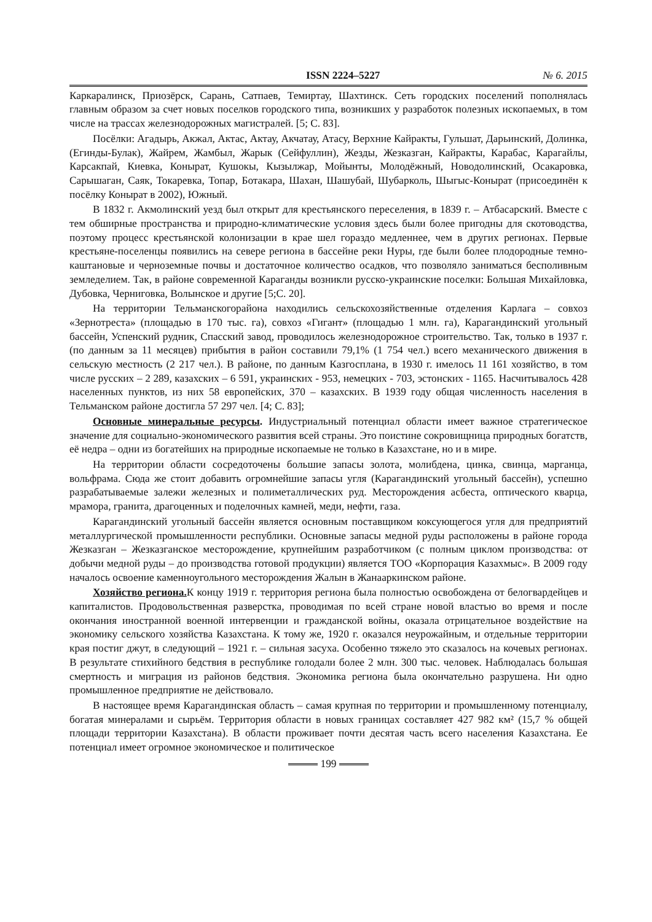ISSN 2224–5227
№ 6. 2015
Каркаралинск, Приозёрск, Сарань, Сатпаев, Темиртау, Шахтинск. Сеть городских поселений пополнялась главным образом за счет новых поселков городского типа, возникших у разработок полезных ископаемых, в том числе на трассах железнодорожных магистралей. [5; С. 83].
Посёлки: Агадырь, Акжал, Актас, Актау, Акчатау, Атасу, Верхние Кайракты, Гульшат, Дарьинский, Долинка, (Егинды-Булак), Жайрем, Жамбыл, Жарык (Сейфуллин), Жезды, Жезказган, Кайракты, Карабас, Карагайлы, Карсакпай, Киевка, Конырат, Кушокы, Кызылжар, Мойынты, Молодёжный, Новодолинский, Осакаровка, Сарышаган, Саяк, Токаревка, Топар, Ботакара, Шахан, Шашубай, Шубарколь, Шыгыс-Конырат (присоединён к посёлку Конырат в 2002), Южный.
В 1832 г. Акмолинский уезд был открыт для крестьянского переселения, в 1839 г. – Атбасарский. Вместе с тем обширные пространства и природно-климатические условия здесь были более пригодны для скотоводства, поэтому процесс крестьянской колонизации в крае шел гораздо медленнее, чем в других регионах. Первые крестьяне-поселенцы появились на севере региона в бассейне реки Нуры, где были более плодородные темно-каштановые и черноземные почвы и достаточное количество осадков, что позволяло заниматься бесполивным земледелием. Так, в районе современной Караганды возникли русско-украинские поселки: Большая Михайловка, Дубовка, Черниговка, Волынское и другие [5;С. 20].
На территории Тельманскогорайона находились сельскохозяйственные отделения Карлага – совхоз «Зернотреста» (площадью в 170 тыс. га), совхоз «Гигант» (площадью 1 млн. га), Карагандинский угольный бассейн, Успенский рудник, Спасский завод, проводилось железнодорожное строительство. Так, только в 1937 г. (по данным за 11 месяцев) прибытия в район составили 79,1% (1 754 чел.) всего механического движения в сельскую местность (2 217 чел.). В районе, по данным Казгосплана, в 1930 г. имелось 11 161 хозяйство, в том числе русских – 2 289, казахских – 6 591, украинских - 953, немецких - 703, эстонских - 1165. Насчитывалось 428 населенных пунктов, из них 58 европейских, 370 – казахских. В 1939 году общая численность населения в Тельманском районе достигла 57 297 чел. [4; С. 83];
Основные минеральные ресурсы. Индустриальный потенциал области имеет важное стратегическое значение для социально-экономического развития всей страны. Это поистине сокровищница природных богатств, её недра – одни из богатейших на природные ископаемые не только в Казахстане, но и в мире.
На территории области сосредоточены большие запасы золота, молибдена, цинка, свинца, марганца, вольфрама. Сюда же стоит добавить огромнейшие запасы угля (Карагандинский угольный бассейн), успешно разрабатываемые залежи железных и полиметаллических руд. Месторождения асбеста, оптического кварца, мрамора, гранита, драгоценных и поделочных камней, меди, нефти, газа.
Карагандинский угольный бассейн является основным поставщиком коксующегося угля для предприятий металлургической промышленности республики. Основные запасы медной руды расположены в районе города Жезказган – Жезказганское месторождение, крупнейшим разработчиком (с полным циклом производства: от добычи медной руды – до производства готовой продукции) является ТОО «Корпорация Казахмыс». В 2009 году началось освоение каменноугольного месторождения Жалын в Жанааркинском районе.
Хозяйство региона. К концу 1919 г. территория региона была полностью освобождена от белогвардейцев и капиталистов. Продовольственная разверстка, проводимая по всей стране новой властью во время и после окончания иностранной военной интервенции и гражданской войны, оказала отрицательное воздействие на экономику сельского хозяйства Казахстана. К тому же, 1920 г. оказался неурожайным, и отдельные территории края постиг джут, в следующий – 1921 г. – сильная засуха. Особенно тяжело это сказалось на кочевых регионах. В результате стихийного бедствия в республике голодали более 2 млн. 300 тыс. человек. Наблюдалась большая смертность и миграция из районов бедствия. Экономика региона была окончательно разрушена. Ни одно промышленное предприятие не действовало.
В настоящее время Карагандинская область – самая крупная по территории и промышленному потенциалу, богатая минералами и сырьём. Территория области в новых границах составляет 427 982 км² (15,7 % общей площади территории Казахстана). В области проживает почти десятая часть всего населения Казахстана. Ее потенциал имеет огромное экономическое и политическое
199